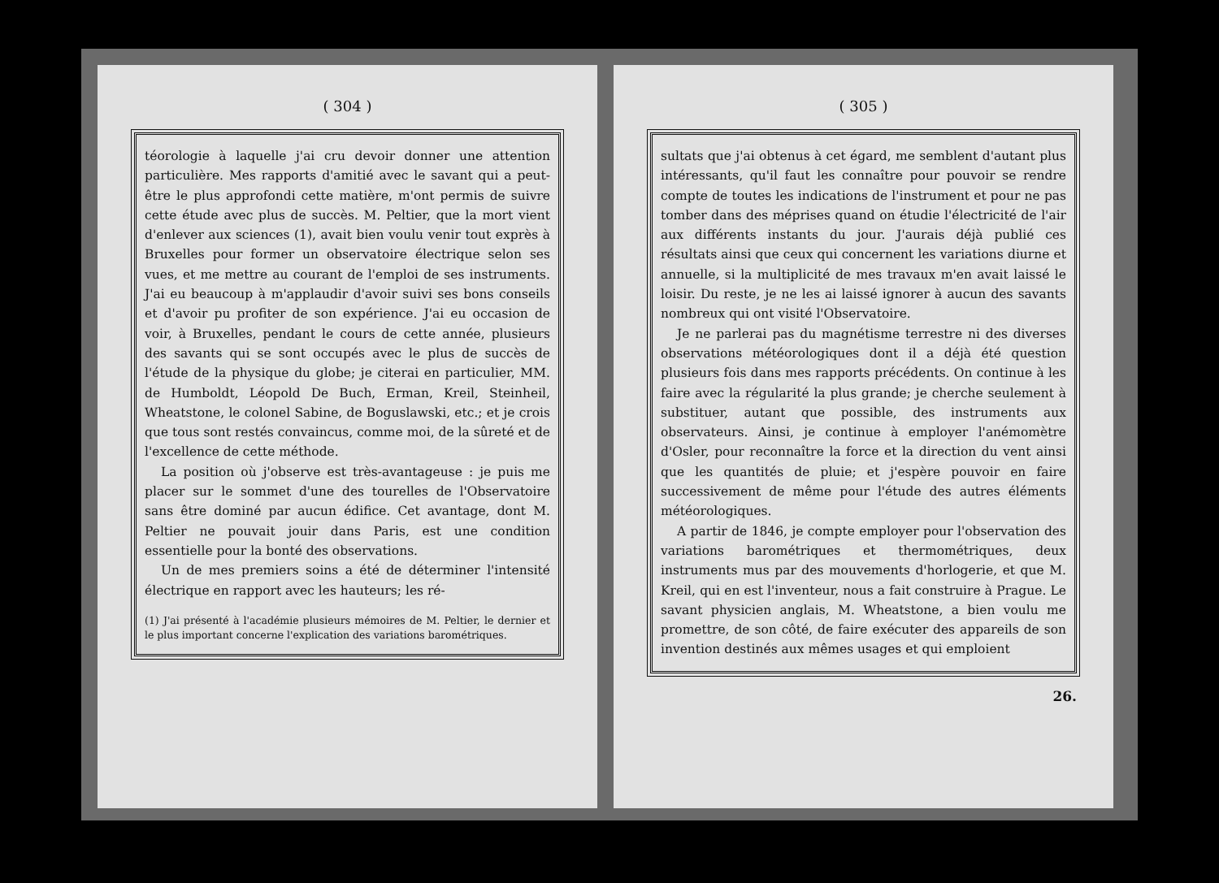( 304 )
téorologie à laquelle j'ai cru devoir donner une attention particulière. Mes rapports d'amitié avec le savant qui a peut-être le plus approfondi cette matière, m'ont permis de suivre cette étude avec plus de succès. M. Peltier, que la mort vient d'enlever aux sciences (1), avait bien voulu venir tout exprès à Bruxelles pour former un observatoire électrique selon ses vues, et me mettre au courant de l'emploi de ses instruments. J'ai eu beaucoup à m'applaudir d'avoir suivi ses bons conseils et d'avoir pu profiter de son expérience. J'ai eu occasion de voir, à Bruxelles, pendant le cours de cette année, plusieurs des savants qui se sont occupés avec le plus de succès de l'étude de la physique du globe; je citerai en particulier, MM. de Humboldt, Léopold De Buch, Erman, Kreil, Steinheil, Wheatstone, le colonel Sabine, de Boguslawski, etc.; et je crois que tous sont restés convaincus, comme moi, de la sûreté et de l'excellence de cette méthode.
La position où j'observe est très-avantageuse : je puis me placer sur le sommet d'une des tourelles de l'Observatoire sans être dominé par aucun édifice. Cet avantage, dont M. Peltier ne pouvait jouir dans Paris, est une condition essentielle pour la bonté des observations.
Un de mes premiers soins a été de déterminer l'intensité électrique en rapport avec les hauteurs; les ré-
(1) J'ai présenté à l'académie plusieurs mémoires de M. Peltier, le dernier et le plus important concerne l'explication des variations barométriques.
( 305 )
sultats que j'ai obtenus à cet égard, me semblent d'autant plus intéressants, qu'il faut les connaître pour pouvoir se rendre compte de toutes les indications de l'instrument et pour ne pas tomber dans des méprises quand on étudie l'électricité de l'air aux différents instants du jour. J'aurais déjà publié ces résultats ainsi que ceux qui concernent les variations diurne et annuelle, si la multiplicité de mes travaux m'en avait laissé le loisir. Du reste, je ne les ai laissé ignorer à aucun des savants nombreux qui ont visité l'Observatoire.
Je ne parlerai pas du magnétisme terrestre ni des diverses observations météorologiques dont il a déjà été question plusieurs fois dans mes rapports précédents. On continue à les faire avec la régularité la plus grande; je cherche seulement à substituer, autant que possible, des instruments aux observateurs. Ainsi, je continue à employer l'anémomètre d'Osler, pour reconnaître la force et la direction du vent ainsi que les quantités de pluie; et j'espère pouvoir en faire successivement de même pour l'étude des autres éléments météorologiques.
A partir de 1846, je compte employer pour l'observation des variations barométriques et thermométriques, deux instruments mus par des mouvements d'horlogerie, et que M. Kreil, qui en est l'inventeur, nous a fait construire à Prague. Le savant physicien anglais, M. Wheatstone, a bien voulu me promettre, de son côté, de faire exécuter des appareils de son invention destinés aux mêmes usages et qui emploient
26.